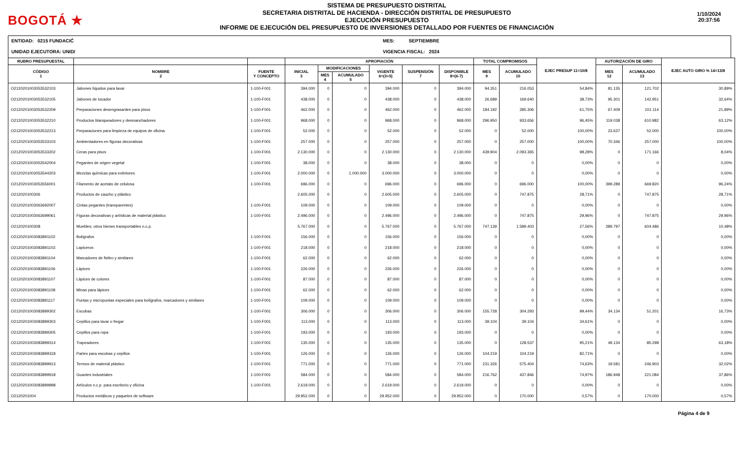BOGOTÁ ★
SISTEMA DE PRESUPUESTO DISTRITAL
SECRETARIA DISTRITAL DE HACIENDA - DIRECCIÓN DISTRITAL DE PRESUPUESTO
EJECUCIÓN PRESUPUESTO
INFORME DE EJECUCIÓN DEL PRESUPUESTO DE INVERSIONES DETALLADO POR FUENTES DE FINANCIACIÓN
1/10/2024
20:37:56
ENTIDAD: 0215 FUNDACIĆ
UNIDAD EJECUTORA: UNID/
MES: SEPTIEMBRE
VIGENCIA FISCAL: 2024
| RUBRO PRESUPUESTAL | | | APROPIACIÓN | | | | | | TOTAL COMPROMISOS | | EJEC PRESUP 11=10/8 | AUTORIZACIÓN DE GIRO | | EJEC AUTO GIRO % 14=13/8 |
| --- | --- | --- | --- | --- | --- | --- | --- | --- | --- | --- | --- | --- | --- | --- |
| CÓDIGO 1 | NOMBRE 2 | FUENTE Y CONCEPTO | INICIAL 3 | MODIFICACIONES | | VIGENTE 6=(3+5) | SUSPENSIÓN 7 | DISPONIBLE 8=(6-7) | MES 9 | ACUMULADO 10 | | MES 12 | ACUMULADO 13 | |
| | | | | MES 4 | ACUMULADO 5 | | | | | | | | | |
| O2120201003053532103 | Jabones líquidos para lavar | 1-100-F001 | 394.000 | 0 | 0 | 394.000 | 0 | 394.000 | 94.351 | 216.053 | 54,84% | 81.135 | 121.702 | 30,89% |
| O2120201003053532105 | Jabones de tocador | 1-100-F001 | 438.000 | 0 | 0 | 438.000 | 0 | 438.000 | 26.689 | 169.640 | 38,73% | 95.301 | 142.951 | 32,64% |
| O2120201003053532209 | Preparaciones desengrasantes para pisos | 1-100-F001 | 462.000 | 0 | 0 | 462.000 | 0 | 462.000 | 184.192 | 285.306 | 61,75% | 67.409 | 101.114 | 21,89% |
| O2120201003053532210 | Productos blanqueadores y desmanchadores | 1-100-F001 | 968.000 | 0 | 0 | 968.000 | 0 | 968.000 | 296.950 | 933.656 | 96,45% | 119.038 | 610.982 | 63,12% |
| O2120201003053532213 | Preparaciones para limpieza de equipos de oficina | 1-100-F001 | 52.000 | 0 | 0 | 52.000 | 0 | 52.000 | 0 | 52.000 | 100,00% | 23.637 | 52.000 | 100,00% |
| O2120201003053533103 | Ambientadores en figuras decorativas | 1-100-F001 | 257.000 | 0 | 0 | 257.000 | 0 | 257.000 | 0 | 257.000 | 100,00% | 70.346 | 257.000 | 100,00% |
| O2120201003053533202 | Ceras para pisos | 1-100-F001 | 2.130.000 | 0 | 0 | 2.130.000 | 0 | 2.130.000 | 439.904 | 2.093.365 | 98,28% | 0 | 171.166 | 8,04% |
| O2120201003053542004 | Pegantes de origen vegetal | 1-100-F001 | 38.000 | 0 | 0 | 38.000 | 0 | 38.000 | 0 | 0 | 0,00% | 0 | 0 | 0,00% |
| O2120201003053544203 | Mezclas químicas para extintores | 1-100-F001 | 2.000.000 | 0 | 1.000.000 | 3.000.000 | 0 | 3.000.000 | 0 | 0 | 0,00% | 0 | 0 | 0,00% |
| O2120201003053556001 | Filamento de acetato de celulosa | 1-100-F001 | 696.000 | 0 | 0 | 696.000 | 0 | 696.000 | 0 | 696.000 | 100,00% | 399.289 | 669.820 | 96,24% |
| O212020100306 | Productos de caucho y plástico | | 2.605.000 | 0 | 0 | 2.605.000 | 0 | 2.605.000 | 0 | 747.875 | 28,71% | 0 | 747.875 | 28,71% |
| O2120201003063692007 | Cintas pegantes (transparentes) | 1-100-F001 | 109.000 | 0 | 0 | 109.000 | 0 | 109.000 | 0 | 0 | 0,00% | 0 | 0 | 0,00% |
| O2120201003063699061 | Figuras decorativas y artísticas de material plástico | 1-100-F001 | 2.496.000 | 0 | 0 | 2.496.000 | 0 | 2.496.000 | 0 | 747.875 | 29,96% | 0 | 747.875 | 29,96% |
| O212020100308 | Muebles; otros bienes transportables n.c.p. | | 5.767.000 | 0 | 0 | 5.767.000 | 0 | 5.767.000 | 747.139 | 1.589.403 | 27,56% | 289.797 | 604.486 | 10,48% |
| O2120201003083891102 | Bolígrafos | 1-100-F001 | 156.000 | 0 | 0 | 156.000 | 0 | 156.000 | 0 | 0 | 0,00% | 0 | 0 | 0,00% |
| O2120201003083891103 | Lapiceros | 1-100-F001 | 218.000 | 0 | 0 | 218.000 | 0 | 218.000 | 0 | 0 | 0,00% | 0 | 0 | 0,00% |
| O2120201003083891104 | Marcadores de fieltro y similares | 1-100-F001 | 62.000 | 0 | 0 | 62.000 | 0 | 62.000 | 0 | 0 | 0,00% | 0 | 0 | 0,00% |
| O2120201003083891106 | Lápices | 1-100-F001 | 226.000 | 0 | 0 | 226.000 | 0 | 226.000 | 0 | 0 | 0,00% | 0 | 0 | 0,00% |
| O2120201003083891107 | Lápices de colores | 1-100-F001 | 87.000 | 0 | 0 | 87.000 | 0 | 87.000 | 0 | 0 | 0,00% | 0 | 0 | 0,00% |
| O2120201003083891108 | Minas para lápices | 1-100-F001 | 62.000 | 0 | 0 | 62.000 | 0 | 62.000 | 0 | 0 | 0,00% | 0 | 0 | 0,00% |
| O2120201003083891117 | Puntas y micropuntas especiales para bolígrafos, marcadores y similares | 1-100-F001 | 109.000 | 0 | 0 | 109.000 | 0 | 109.000 | 0 | 0 | 0,00% | 0 | 0 | 0,00% |
| O2120201003083899302 | Escobas | 1-100-F001 | 306.000 | 0 | 0 | 306.000 | 0 | 306.000 | 155.728 | 304.293 | 99,44% | 34.134 | 51.201 | 16,73% |
| O2120201003083899303 | Cepillos para lavar o fregar | 1-100-F001 | 113.000 | 0 | 0 | 113.000 | 0 | 113.000 | 39.104 | 39.104 | 34,61% | 0 | 0 | 0,00% |
| O2120201003083899305 | Cepillos para ropa | 1-100-F001 | 193.000 | 0 | 0 | 193.000 | 0 | 193.000 | 0 | 0 | 0,00% | 0 | 0 | 0,00% |
| O2120201003083899314 | Trapeadores | 1-100-F001 | 135.000 | 0 | 0 | 135.000 | 0 | 135.000 | 0 | 128.537 | 95,21% | 49.134 | 85.298 | 63,18% |
| O2120201003083899318 | Partes para escobas y cepillos | 1-100-F001 | 126.000 | 0 | 0 | 126.000 | 0 | 126.000 | 104.219 | 104.219 | 82,71% | 0 | 0 | 0,00% |
| O2120201003083899913 | Termos de material plástico | 1-100-F001 | 771.000 | 0 | 0 | 771.000 | 0 | 771.000 | 231.326 | 575.404 | 74,63% | 19.581 | 246.903 | 32,02% |
| O2120201003083899918 | Guantes industriales | 1-100-F001 | 584.000 | 0 | 0 | 584.000 | 0 | 584.000 | 216.762 | 437.846 | 74,97% | 186.948 | 221.084 | 37,86% |
| O2120201003083899998 | Artículos n.c.p. para escritorio y oficina | 1-100-F001 | 2.619.000 | 0 | 0 | 2.619.000 | 0 | 2.619.000 | 0 | 0 | 0,00% | 0 | 0 | 0,00% |
| O2120201004 | Productos metálicos y paquetes de software | | 29.952.000 | 0 | 0 | 29.952.000 | 0 | 29.952.000 | 0 | 170.000 | 0,57% | 0 | 170.000 | 0,57% |
Página 4 de 9